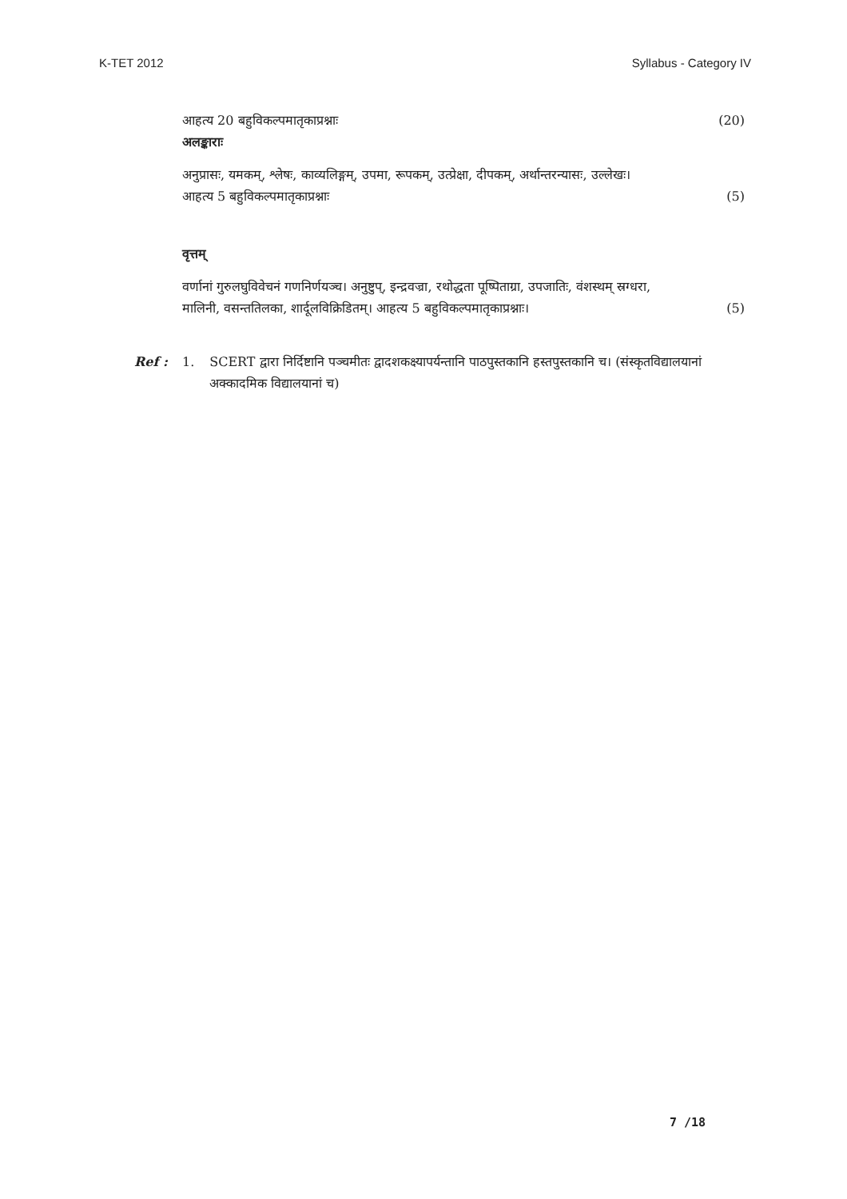K-TET 2012 Syllabus - Category IV
आहत्य 20 बहुविकल्पमातृकाप्रश्नाः (20)
अलङ्काराः
अनुप्रासः, यमकम्, श्लेषः, काव्यलिङ्गम्, उपमा, रूपकम्, उत्प्रेक्षा, दीपकम्, अर्थान्तरन्यासः, उल्लेखः।
आहत्य 5 बहुविकल्पमातृकाप्रश्नाः (5)
वृत्तम्
वर्णानां गुरुलघुविवेचनं गणनिर्णयञ्च। अनुष्टुप्, इन्द्रवज्रा, रथोद्धता पूष्पिताग्रा, उपजातिः, वंशस्थम् स्रग्धरा,
मालिनी, वसन्ततिलका, शार्दूलविक्रिडितम्। आहत्य 5 बहुविकल्पमातृकाप्रश्नाः। (5)
Ref : 1. SCERT द्वारा निर्दिष्टानि पञ्चमीतः द्वादशकक्ष्यापर्यन्तानि पाठपुस्तकानि हस्तपुस्तकानि च। (संस्कृतविद्यालयानां अक्कादमिक विद्यालयानां च)
7 /18